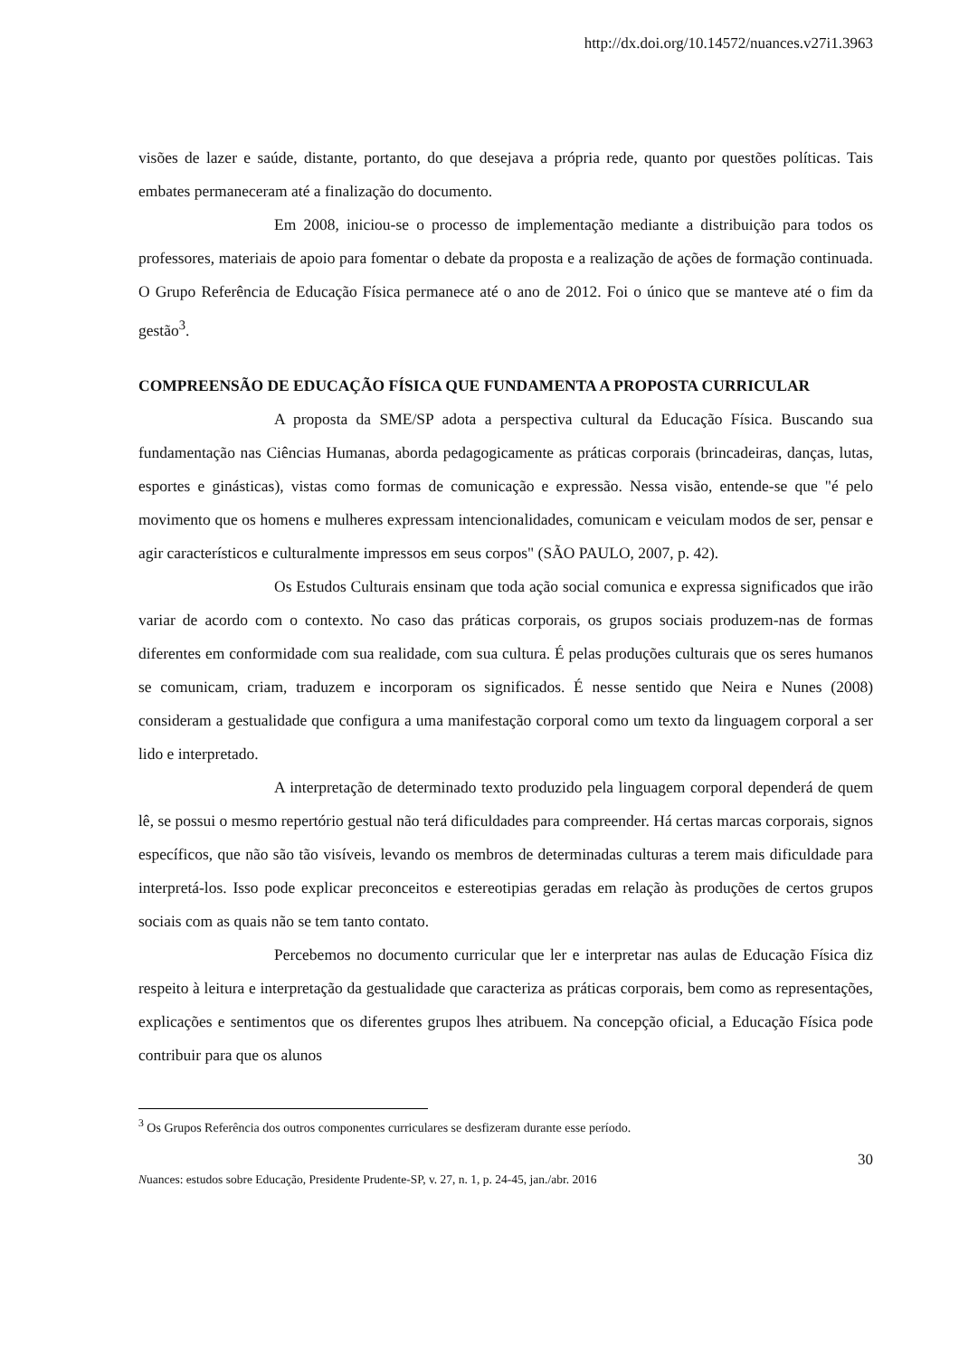http://dx.doi.org/10.14572/nuances.v27i1.3963
visões de lazer e saúde, distante, portanto, do que desejava a própria rede, quanto por questões políticas. Tais embates permaneceram até a finalização do documento.
Em 2008, iniciou-se o processo de implementação mediante a distribuição para todos os professores, materiais de apoio para fomentar o debate da proposta e a realização de ações de formação continuada. O Grupo Referência de Educação Física permanece até o ano de 2012. Foi o único que se manteve até o fim da gestão<sup>3</sup>.
COMPREENSÃO DE EDUCAÇÃO FÍSICA QUE FUNDAMENTA A PROPOSTA CURRICULAR
A proposta da SME/SP adota a perspectiva cultural da Educação Física. Buscando sua fundamentação nas Ciências Humanas, aborda pedagogicamente as práticas corporais (brincadeiras, danças, lutas, esportes e ginásticas), vistas como formas de comunicação e expressão. Nessa visão, entende-se que "é pelo movimento que os homens e mulheres expressam intencionalidades, comunicam e veiculam modos de ser, pensar e agir característicos e culturalmente impressos em seus corpos" (SÃO PAULO, 2007, p. 42).
Os Estudos Culturais ensinam que toda ação social comunica e expressa significados que irão variar de acordo com o contexto. No caso das práticas corporais, os grupos sociais produzem-nas de formas diferentes em conformidade com sua realidade, com sua cultura. É pelas produções culturais que os seres humanos se comunicam, criam, traduzem e incorporam os significados. É nesse sentido que Neira e Nunes (2008) consideram a gestualidade que configura a uma manifestação corporal como um texto da linguagem corporal a ser lido e interpretado.
A interpretação de determinado texto produzido pela linguagem corporal dependerá de quem lê, se possui o mesmo repertório gestual não terá dificuldades para compreender. Há certas marcas corporais, signos específicos, que não são tão visíveis, levando os membros de determinadas culturas a terem mais dificuldade para interpretá-los. Isso pode explicar preconceitos e estereotipias geradas em relação às produções de certos grupos sociais com as quais não se tem tanto contato.
Percebemos no documento curricular que ler e interpretar nas aulas de Educação Física diz respeito à leitura e interpretação da gestualidade que caracteriza as práticas corporais, bem como as representações, explicações e sentimentos que os diferentes grupos lhes atribuem. Na concepção oficial, a Educação Física pode contribuir para que os alunos
<sup>3</sup> Os Grupos Referência dos outros componentes curriculares se desfizeram durante esse período.
30
Nuances: estudos sobre Educação, Presidente Prudente-SP, v. 27, n. 1, p. 24-45, jan./abr. 2016